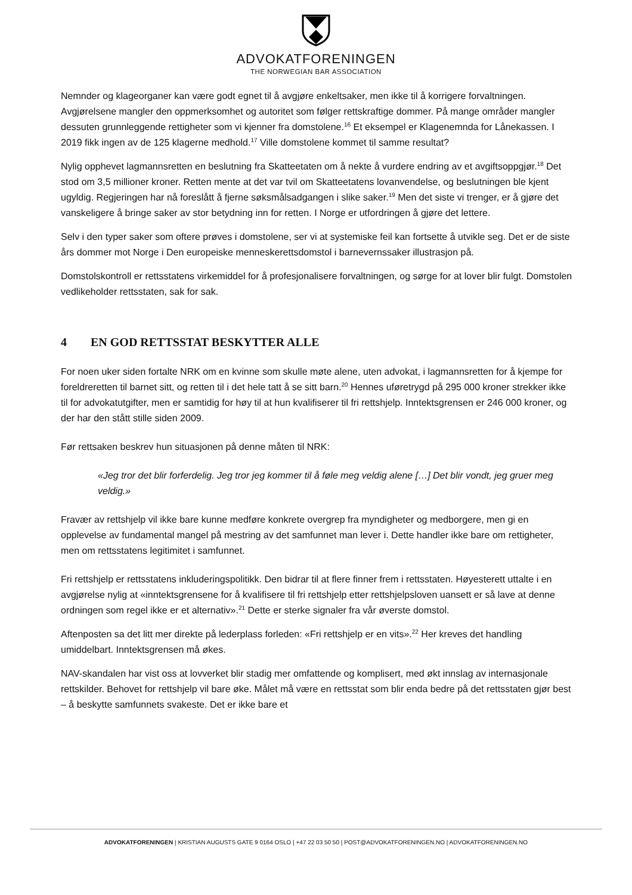ADVOKATFORENINGEN
THE NORWEGIAN BAR ASSOCIATION
Nemnder og klageorganer kan være godt egnet til å avgjøre enkeltsaker, men ikke til å korrigere forvaltningen. Avgjørelsene mangler den oppmerksomhet og autoritet som følger rettskraftige dommer. På mange områder mangler dessuten grunnleggende rettigheter som vi kjenner fra domstolene.<sup>16</sup> Et eksempel er Klagenemnda for Lånekassen. I 2019 fikk ingen av de 125 klagerne medhold.<sup>17</sup> Ville domstolene kommet til samme resultat?
Nylig opphevet lagmannsretten en beslutning fra Skatteetaten om å nekte å vurdere endring av et avgiftsoppgjør.<sup>18</sup> Det stod om 3,5 millioner kroner. Retten mente at det var tvil om Skatteetatens lovanvendelse, og beslutningen ble kjent ugyldig. Regjeringen har nå foreslått å fjerne søksmålsadgangen i slike saker.<sup>19</sup> Men det siste vi trenger, er å gjøre det vanskeligere å bringe saker av stor betydning inn for retten. I Norge er utfordringen å gjøre det lettere.
Selv i den typer saker som oftere prøves i domstolene, ser vi at systemiske feil kan fortsette å utvikle seg. Det er de siste års dommer mot Norge i Den europeiske menneskerettsdomstol i barnevernssaker illustrasjon på.
Domstolskontroll er rettsstatens virkemiddel for å profesjonalisere forvaltningen, og sørge for at lover blir fulgt. Domstolen vedlikeholder rettsstaten, sak for sak.
4 EN GOD RETTSSTAT BESKYTTER ALLE
For noen uker siden fortalte NRK om en kvinne som skulle møte alene, uten advokat, i lagmannsretten for å kjempe for foreldreretten til barnet sitt, og retten til i det hele tatt å se sitt barn.<sup>20</sup> Hennes uføretrygd på 295 000 kroner strekker ikke til for advokatutgifter, men er samtidig for høy til at hun kvalifiserer til fri rettshjelp. Inntektsgrensen er 246 000 kroner, og der har den stått stille siden 2009.
Før rettsaken beskrev hun situasjonen på denne måten til NRK:
«Jeg tror det blir forferdelig. Jeg tror jeg kommer til å føle meg veldig alene […] Det blir vondt, jeg gruer meg veldig.»
Fravær av rettshjelp vil ikke bare kunne medføre konkrete overgrep fra myndigheter og medborgere, men gi en opplevelse av fundamental mangel på mestring av det samfunnet man lever i. Dette handler ikke bare om rettigheter, men om rettsstatens legitimitet i samfunnet.
Fri rettshjelp er rettsstatens inkluderingspolitikk. Den bidrar til at flere finner frem i rettsstaten. Høyesterett uttalte i en avgjørelse nylig at «inntektsgrensene for å kvalifisere til fri rettshjelp etter rettshjelpsloven uansett er så lave at denne ordningen som regel ikke er et alternativ».<sup>21</sup> Dette er sterke signaler fra vår øverste domstol.
Aftenposten sa det litt mer direkte på lederplass forleden: «Fri rettshjelp er en vits».<sup>22</sup> Her kreves det handling umiddelbart. Inntektsgrensen må økes.
NAV-skandalen har vist oss at lovverket blir stadig mer omfattende og komplisert, med økt innslag av internasjonale rettskilder. Behovet for rettshjelp vil bare øke. Målet må være en rettsstat som blir enda bedre på det rettsstaten gjør best – å beskytte samfunnets svakeste. Det er ikke bare et
ADVOKATFORENINGEN | KRISTIAN AUGUSTS GATE 9 0164 OSLO | +47 22 03 50 50 | POST@ADVOKATFORENINGEN.NO | ADVOKATFORENINGEN.NO